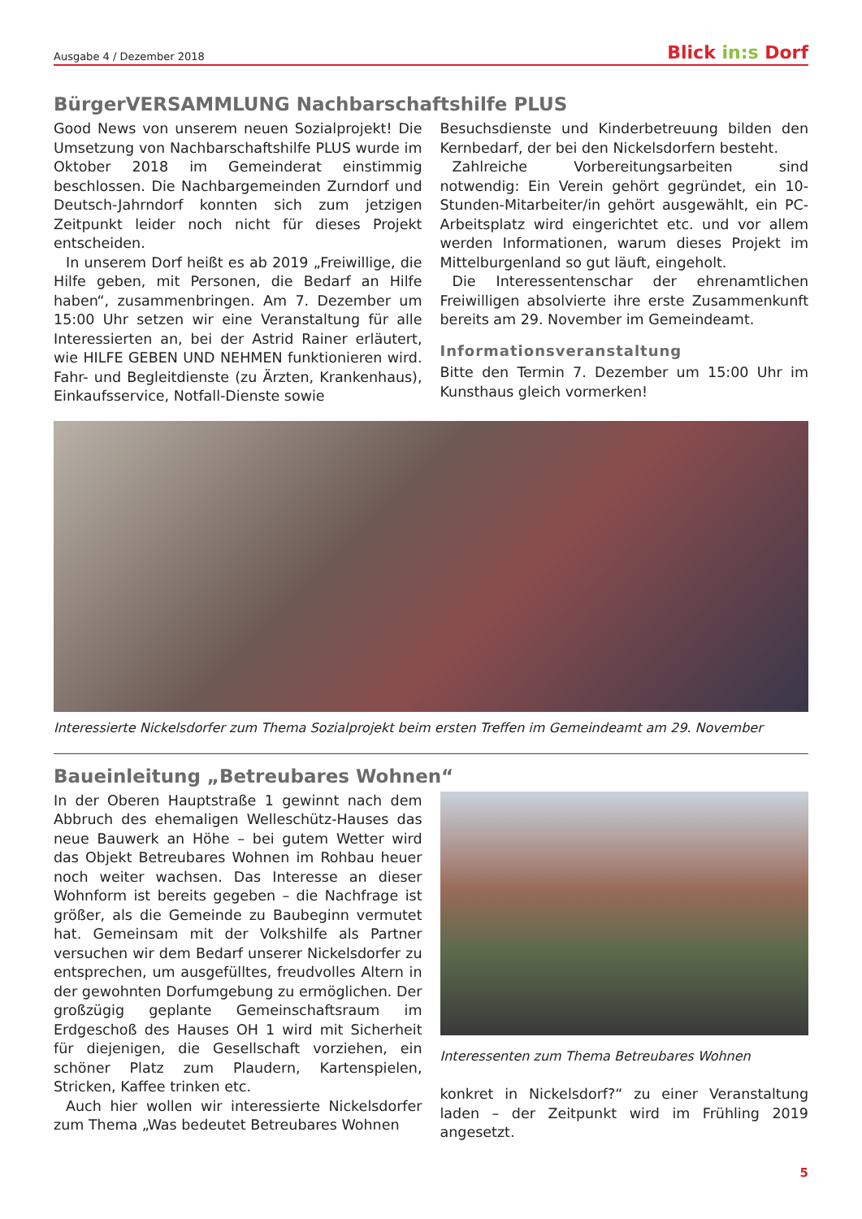Ausgabe 4 / Dezember 2018
Blick in:s Dorf
BürgerVERSAMMLUNG Nachbarschaftshilfe PLUS
Good News von unserem neuen Sozialprojekt! Die Umsetzung von Nachbarschaftshilfe PLUS wurde im Oktober 2018 im Gemeinderat einstimmig beschlossen. Die Nachbargemeinden Zurndorf und Deutsch-Jahrndorf konnten sich zum jetzigen Zeitpunkt leider noch nicht für dieses Projekt entscheiden.
In unserem Dorf heißt es ab 2019 „Freiwillige, die Hilfe geben, mit Personen, die Bedarf an Hilfe haben“, zusammenbringen. Am 7. Dezember um 15:00 Uhr setzen wir eine Veranstaltung für alle Interessierten an, bei der Astrid Rainer erläutert, wie HILFE GEBEN UND NEHMEN funktionieren wird. Fahr- und Begleitdienste (zu Ärzten, Krankenhaus), Einkaufsservice, Notfall-Dienste sowie
Besuchsdienste und Kinderbetreuung bilden den Kernbedarf, der bei den Nickelsdorfern besteht.
Zahlreiche Vorbereitungsarbeiten sind notwendig: Ein Verein gehört gegründet, ein 10-Stunden-Mitarbeiter/in gehört ausgewählt, ein PC-Arbeitsplatz wird eingerichtet etc. und vor allem werden Informationen, warum dieses Projekt im Mittelburgenland so gut läuft, eingeholt.
Die Interessentenschar der ehrenamtlichen Freiwilligen absolvierte ihre erste Zusammenkunft bereits am 29. November im Gemeindeamt.
Informationsveranstaltung
Bitte den Termin 7. Dezember um 15:00 Uhr im Kunsthaus gleich vormerken!
Interessierte Nickelsdorfer zum Thema Sozialprojekt beim ersten Treffen im Gemeindeamt am 29. November
Baueinleitung „Betreubares Wohnen“
In der Oberen Hauptstraße 1 gewinnt nach dem Abbruch des ehemaligen Welleschütz-Hauses das neue Bauwerk an Höhe – bei gutem Wetter wird das Objekt Betreubares Wohnen im Rohbau heuer noch weiter wachsen. Das Interesse an dieser Wohnform ist bereits gegeben – die Nachfrage ist größer, als die Gemeinde zu Baubeginn vermutet hat. Gemeinsam mit der Volkshilfe als Partner versuchen wir dem Bedarf unserer Nickelsdorfer zu entsprechen, um ausgefülltes, freudvolles Altern in der gewohnten Dorfumgebung zu ermöglichen. Der großzügig geplante Gemeinschaftsraum im Erdgeschoß des Hauses OH 1 wird mit Sicherheit für diejenigen, die Gesellschaft vorziehen, ein schöner Platz zum Plaudern, Kartenspielen, Stricken, Kaffee trinken etc.
Auch hier wollen wir interessierte Nickelsdorfer zum Thema „Was bedeutet Betreubares Wohnen
Interessenten zum Thema Betreubares Wohnen
konkret in Nickelsdorf?“ zu einer Veranstaltung laden – der Zeitpunkt wird im Frühling 2019 angesetzt.
5